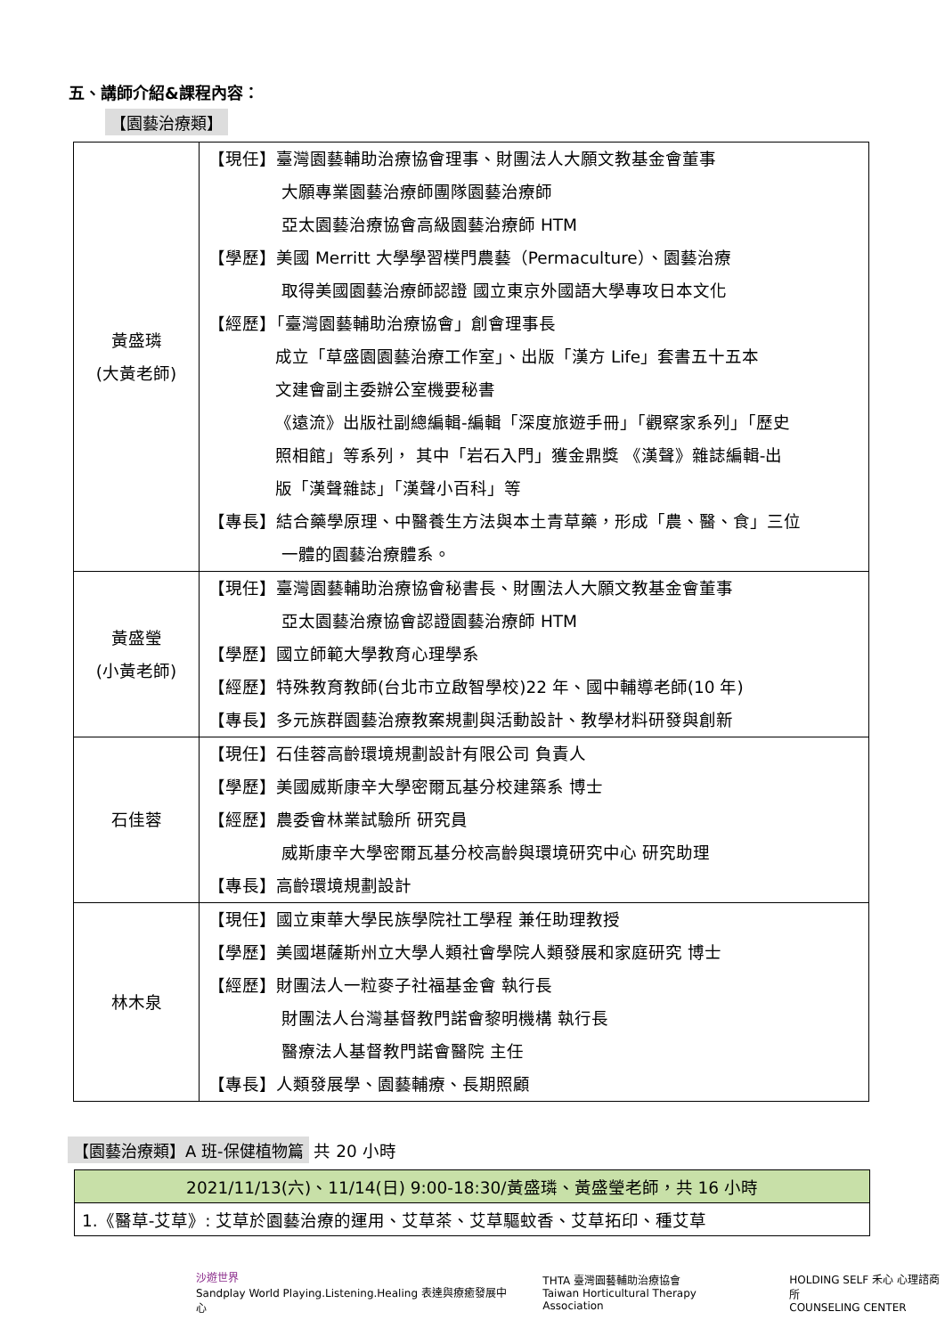五、講師介紹&課程內容：
【園藝治療類】
| 黃盛璘 (大黃老師) | 【現任】臺灣園藝輔助治療協會理事、財團法人大願文教基金會董事 大願專業園藝治療師團隊園藝治療師 亞太園藝治療協會高級園藝治療師 HTM 【學歷】美國 Merritt 大學學習樸門農藝（Permaculture）、園藝治療 取得美國園藝治療師認證 國立東京外國語大學專攻日本文化 【經歷】「臺灣園藝輔助治療協會」創會理事長 成立「草盛園園藝治療工作室」、出版「漢方 Life」套書五十五本 文建會副主委辦公室機要秘書 《遠流》出版社副總編輯-編輯「深度旅遊手冊」「觀察家系列」「歷史 照相館」等系列， 其中「岩石入門」獲金鼎獎 《漢聲》雜誌編輯-出 版「漢聲雜誌」「漢聲小百科」等 【專長】結合藥學原理、中醫養生方法與本土青草藥，形成「農、醫、食」三位 一體的園藝治療體系。 |
| 黃盛瑩 (小黃老師) | 【現任】臺灣園藝輔助治療協會秘書長、財團法人大願文教基金會董事 亞太園藝治療協會認證園藝治療師 HTM 【學歷】國立師範大學教育心理學系 【經歷】特殊教育教師(台北市立啟智學校)22 年、國中輔導老師(10 年) 【專長】多元族群園藝治療教案規劃與活動設計、教學材料研發與創新 |
| 石佳蓉 | 【現任】石佳蓉高齡環境規劃設計有限公司 負責人 【學歷】美國威斯康辛大學密爾瓦基分校建築系 博士 【經歷】農委會林業試驗所 研究員 威斯康辛大學密爾瓦基分校高齡與環境研究中心 研究助理 【專長】高齡環境規劃設計 |
| 林木泉 | 【現任】國立東華大學民族學院社工學程 兼任助理教授 【學歷】美國堪薩斯州立大學人類社會學院人類發展和家庭研究 博士 【經歷】財團法人一粒麥子社福基金會 執行長 財團法人台灣基督教門諾會黎明機構 執行長 醫療法人基督教門諾會醫院 主任 【專長】人類發展學、園藝輔療、長期照顧 |
【園藝治療類】A 班-保健植物篇 共 20 小時
| 2021/11/13(六)、11/14(日) 9:00-18:30/黃盛璘、黃盛瑩老師，共 16 小時 |
| 1.《醫草-艾草》: 艾草於園藝治療的運用、艾草茶、艾草驅蚊香、艾草拓印、種艾草 |
沙遊世界
Sandplay World Playing.Listening.Healing 表達與療癒發展中心
THTA 臺灣園藝輔助治療協會
Taiwan Horticultural Therapy Association
HOLDING SELF 禾心 心理諮商所
COUNSELING CENTER